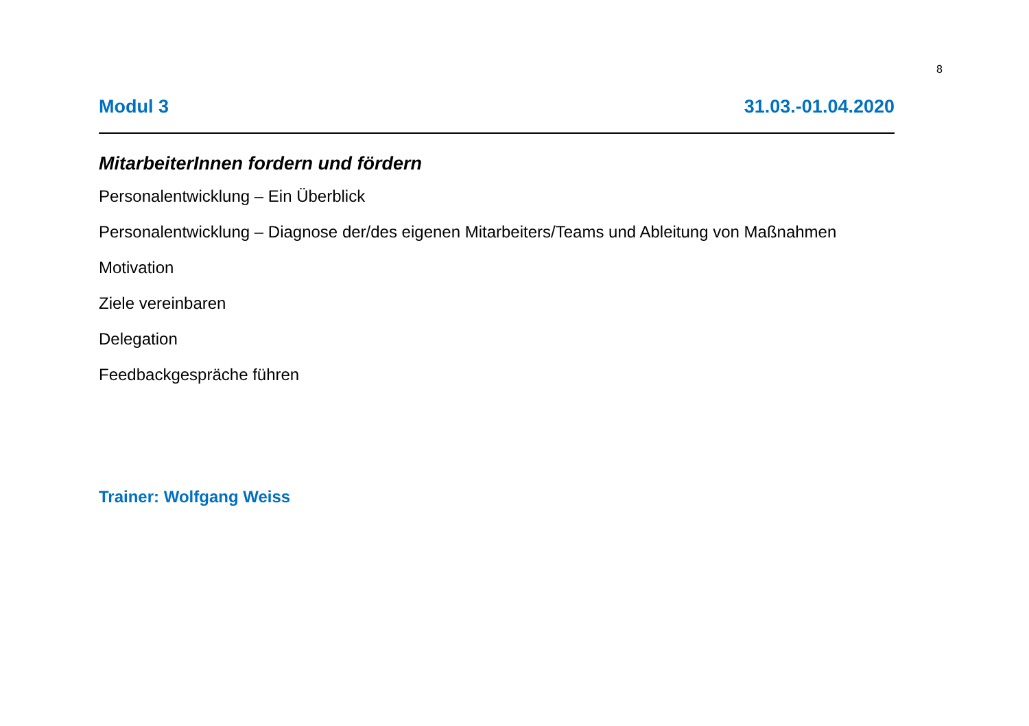8
Modul 3 31.03.-01.04.2020
MitarbeiterInnen fordern und fördern
Personalentwicklung – Ein Überblick
Personalentwicklung – Diagnose der/des eigenen Mitarbeiters/Teams und Ableitung von Maßnahmen
Motivation
Ziele vereinbaren
Delegation
Feedbackgespräche führen
Trainer: Wolfgang Weiss